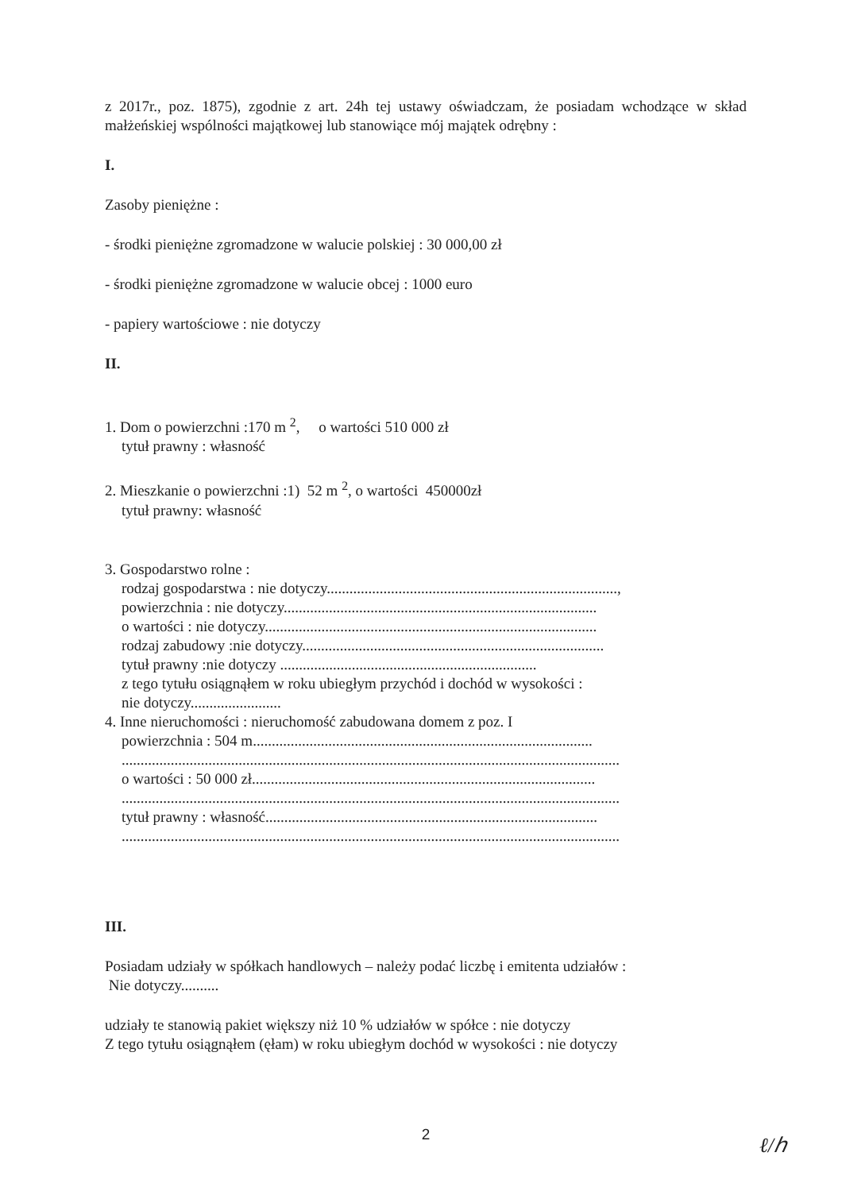z 2017r., poz. 1875), zgodnie z art. 24h tej ustawy oświadczam, że posiadam wchodzące w skład małżeńskiej wspólności majątkowej lub stanowiące mój majątek odrębny :
I.
Zasoby pieniężne :
- środki pieniężne zgromadzone w walucie polskiej : 30 000,00 zł
- środki pieniężne zgromadzone w walucie obcej : 1000 euro
- papiery wartościowe : nie dotyczy
II.
1. Dom o powierzchni :170 m <sup>2</sup>, o wartości 510 000 zł
tytuł prawny : własność
2. Mieszkanie o powierzchni :1) 52 m <sup>2</sup>, o wartości 450000zł
tytuł prawny: własność
3. Gospodarstwo rolne :
rodzaj gospodarstwa : nie dotyczy.............................................................................,
powierzchnia : nie dotyczy...................................................................................
o wartości : nie dotyczy........................................................................................
rodzaj zabudowy :nie dotyczy................................................................................
tytuł prawny :nie dotyczy ....................................................................
z tego tytułu osiągnąłem w roku ubiegłym przychód i dochód w wysokości :
nie dotyczy........................
4. Inne nieruchomości : nieruchomość zabudowana domem z poz. I
powierzchnia : 504 m..........................................................................................
....................................................................................................................................
o wartości : 50 000 zł...........................................................................................
....................................................................................................................................
tytuł prawny : własność........................................................................................
....................................................................................................................................
III.
Posiadam udziały w spółkach handlowych – należy podać liczbę i emitenta udziałów :
Nie dotyczy..........
udziały te stanowią pakiet większy niż 10 % udziałów w spółce : nie dotyczy
Z tego tytułu osiągnąłem (ęłam) w roku ubiegłym dochód w wysokości : nie dotyczy
2
ℓ/ℎ